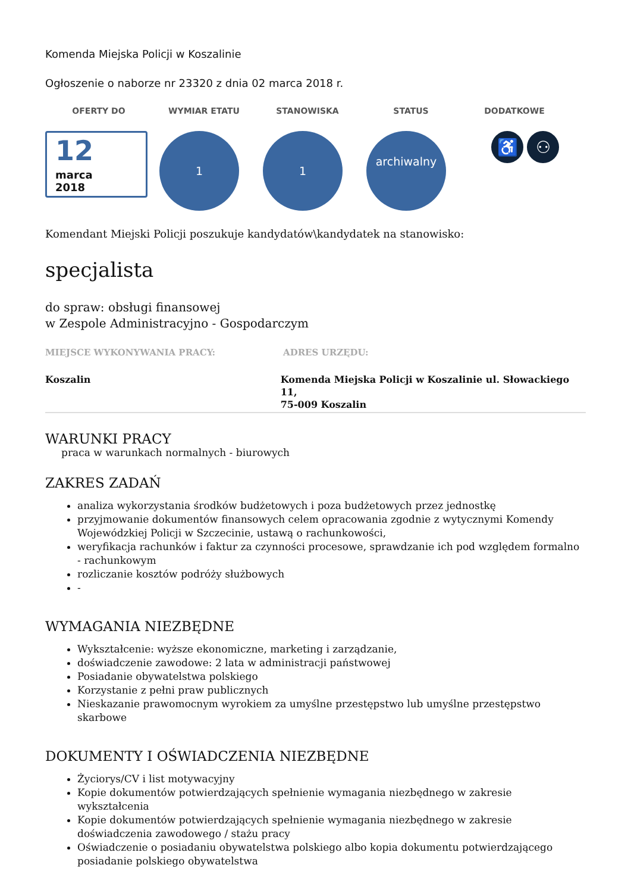Komenda Miejska Policji w Koszalinie
Ogłoszenie o naborze nr 23320 z dnia 02 marca 2018 r.
OFERTY DO WYMIAR ETATU STANOWISKA STATUS DODATKOWE
12
marca
2018
1 1
archiwalny
♿ ⚇
Komendant Miejski Policji poszukuje kandydatów\kandydatek na stanowisko:
specjalista
do spraw: obsługi finansowej
w Zespole Administracyjno - Gospodarczym
MIEJSCE WYKONYWANIA PRACY: ADRES URZĘDU:
Koszalin Komenda Miejska Policji w Koszalinie ul. Słowackiego 11,
75-009 Koszalin
WARUNKI PRACY
praca w warunkach normalnych - biurowych
ZAKRES ZADAŃ
analiza wykorzystania środków budżetowych i poza budżetowych przez jednostkę
przyjmowanie dokumentów finansowych celem opracowania zgodnie z wytycznymi Komendy Wojewódzkiej Policji w Szczecinie, ustawą o rachunkowości,
weryfikacja rachunków i faktur za czynności procesowe, sprawdzanie ich pod względem formalno - rachunkowym
rozliczanie kosztów podróży służbowych
-
WYMAGANIA NIEZBĘDNE
Wykształcenie: wyższe ekonomiczne, marketing i zarządzanie,
doświadczenie zawodowe: 2 lata w administracji państwowej
Posiadanie obywatelstwa polskiego
Korzystanie z pełni praw publicznych
Nieskazanie prawomocnym wyrokiem za umyślne przestępstwo lub umyślne przestępstwo skarbowe
DOKUMENTY I OŚWIADCZENIA NIEZBĘDNE
Życiorys/CV i list motywacyjny
Kopie dokumentów potwierdzających spełnienie wymagania niezbędnego w zakresie wykształcenia
Kopie dokumentów potwierdzających spełnienie wymagania niezbędnego w zakresie doświadczenia zawodowego / stażu pracy
Oświadczenie o posiadaniu obywatelstwa polskiego albo kopia dokumentu potwierdzającego posiadanie polskiego obywatelstwa